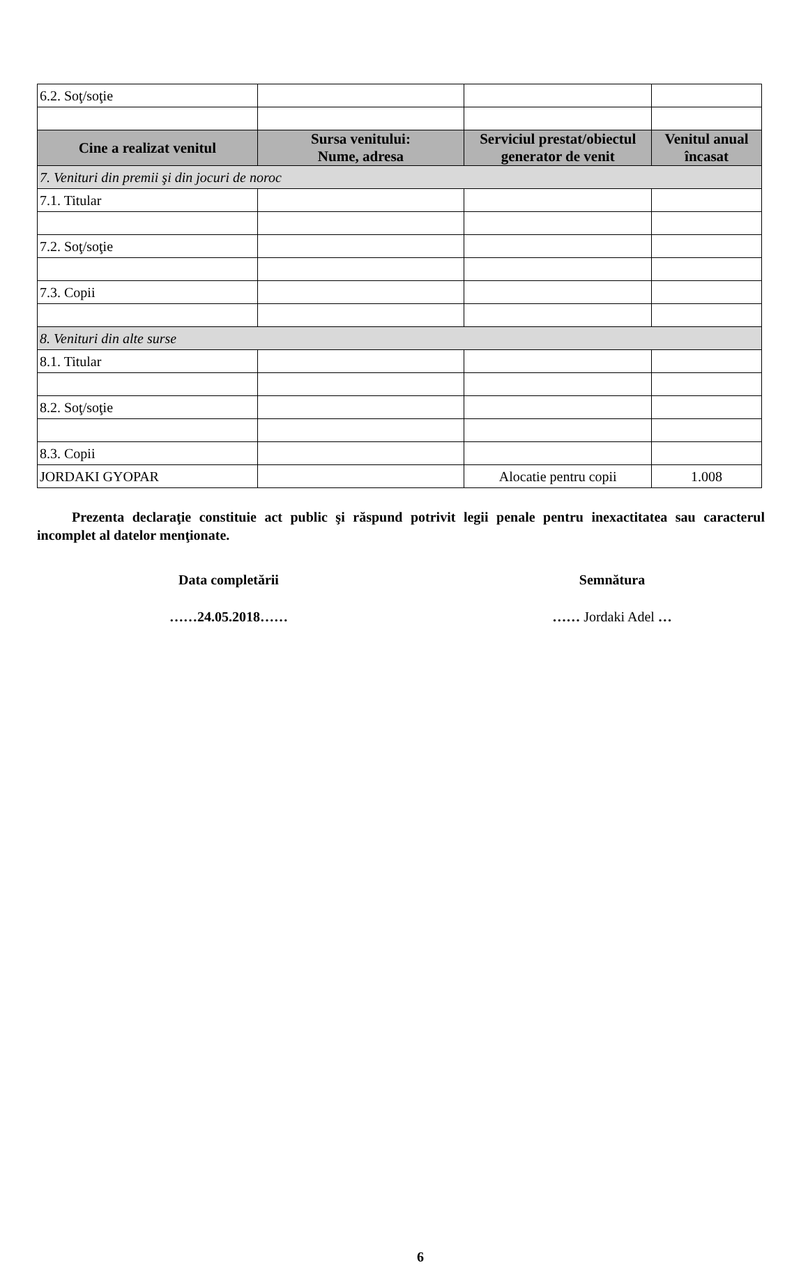| 6.2. Soţ/soţie | | | |
| Cine a realizat venitul | Sursa venitului: Nume, adresa | Serviciul prestat/obiectul generator de venit | Venitul anual încasat |
| 7. Venituri din premii şi din jocuri de noroc | | | |
| 7.1. Titular | | | |
| 7.2. Soţ/soţie | | | |
| 7.3. Copii | | | |
| 8. Venituri din alte surse | | | |
| 8.1. Titular | | | |
| 8.2. Soţ/soţie | | | |
| 8.3. Copii | | | |
| JORDAKI GYOPAR | | Alocatie pentru copii | 1.008 |
Prezenta declaraţie constituie act public şi răspund potrivit legii penale pentru inexactitatea sau caracterul incomplet al datelor menţionate.
Data completării Semnătura
……24.05.2018…… …… Jordaki Adel …
6